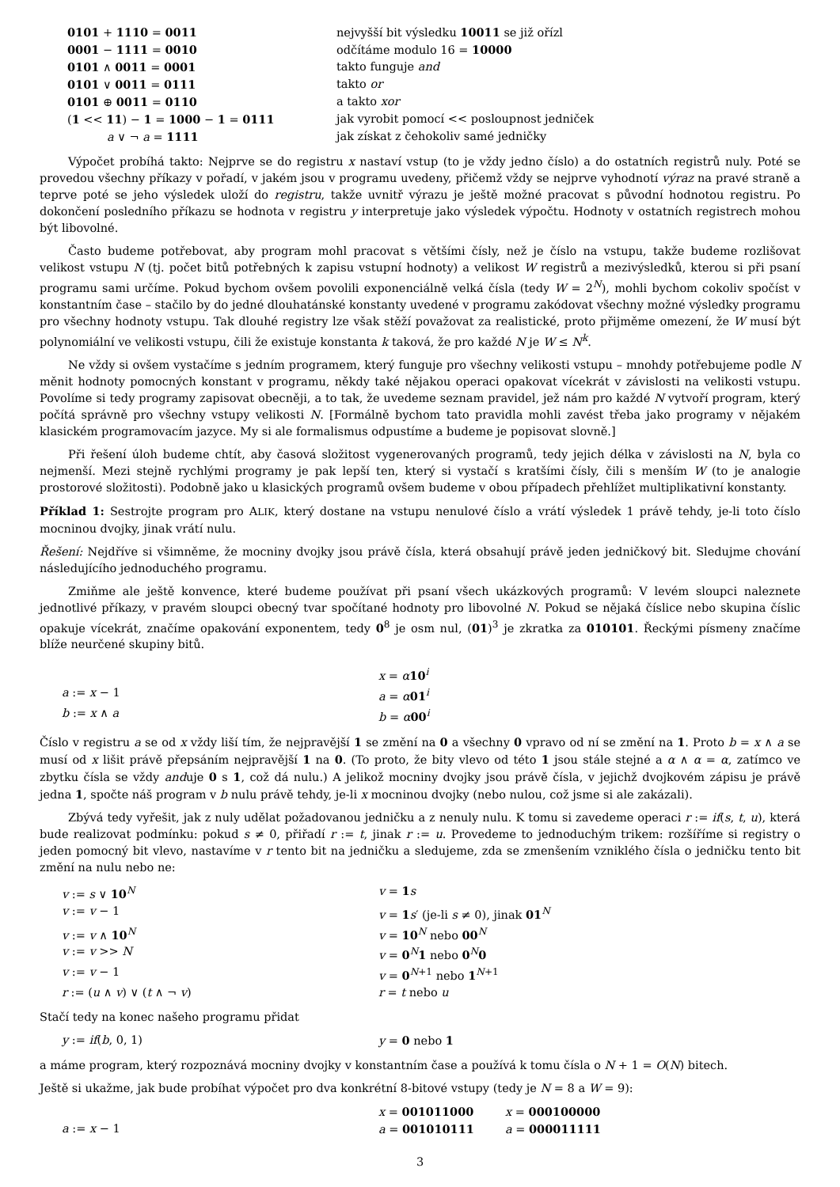| 0101 + 1110 = 0011 | nejvyšší bit výsledku 10011 se již ořízl |
| 0001 − 1111 = 0010 | odčítáme modulo 16 = 10000 |
| 0101 ∧ 0011 = 0001 | takto funguje and |
| 0101 ∨ 0011 = 0111 | takto or |
| 0101 ⊕ 0011 = 0110 | a takto xor |
| ( 1 << 11 ) − 1 = 1000 − 1 = 0111 | jak vyrobit pomocí << posloupnost jedniček |
| a ∨ ¬ a = 1111 | jak získat z čehokoliv samé jedničky |
Výpočet probíhá takto: Nejprve se do registru x nastaví vstup (to je vždy jedno číslo) a do ostatních registrů nuly. Poté se provedou všechny příkazy v pořadí, v jakém jsou v programu uvedeny, přičemž vždy se nejprve vyhodnotí výraz na pravé straně a teprve poté se jeho výsledek uloží do registru, takže uvnitř výrazu je ještě možné pracovat s původní hodnotou registru. Po dokončení posledního příkazu se hodnota v registru y interpretuje jako výsledek výpočtu. Hodnoty v ostatních registrech mohou být libovolné.
Často budeme potřebovat, aby program mohl pracovat s většími čísly, než je číslo na vstupu, takže budeme rozlišovat velikost vstupu N (tj. počet bitů potřebných k zapisu vstupní hodnoty) a velikost W registrů a mezivýsledků, kterou si při psaní programu sami určíme. Pokud bychom ovšem povolili exponenciálně velká čísla (tedy W = 2<sup>N</sup>), mohli bychom cokoliv spočíst v konstantním čase – stačilo by do jedné dlouhatánské konstanty uvedené v programu zakódovat všechny možné výsledky programu pro všechny hodnoty vstupu. Tak dlouhé registry lze však stěží považovat za realistické, proto přijměme omezení, že W musí být polynomiální ve velikosti vstupu, čili že existuje konstanta k taková, že pro každé N je W ≤ N<sup>k</sup>.
Ne vždy si ovšem vystačíme s jedním programem, který funguje pro všechny velikosti vstupu – mnohdy potřebujeme podle N měnit hodnoty pomocných konstant v programu, někdy také nějakou operaci opakovat vícekrát v závislosti na velikosti vstupu. Povolíme si tedy programy zapisovat obecněji, a to tak, že uvedeme seznam pravidel, jež nám pro každé N vytvoří program, který počítá správně pro všechny vstupy velikosti N. [Formálně bychom tato pravidla mohli zavést třeba jako programy v nějakém klasickém programovacím jazyce. My si ale formalismus odpustíme a budeme je popisovat slovně.]
Při řešení úloh budeme chtít, aby časová složitost vygenerovaných programů, tedy jejich délka v závislosti na N, byla co nejmenší. Mezi stejně rychlými programy je pak lepší ten, který si vystačí s kratšími čísly, čili s menším W (to je analogie prostorové složitosti). Podobně jako u klasických programů ovšem budeme v obou případech přehlížet multiplikativní konstanty.
Příklad 1: Sestrojte program pro ALIK, který dostane na vstupu nenulové číslo a vrátí výsledek 1 právě tehdy, je-li toto číslo mocninou dvojky, jinak vrátí nulu.
Řešení: Nejdříve si všimněme, že mocniny dvojky jsou právě čísla, která obsahují právě jeden jedničkový bit. Sledujme chování následujícího jednoduchého programu.
Zmiňme ale ještě konvence, které budeme používat při psaní všech ukázkových programů: V levém sloupci naleznete jednotlivé příkazy, v pravém sloupci obecný tvar spočítané hodnoty pro libovolné N. Pokud se nějaká číslice nebo skupina číslic opakuje vícekrát, značíme opakování exponentem, tedy 0<sup>8</sup> je osm nul, (01)<sup>3</sup> je zkratka za 010101. Řeckými písmeny značíme blíže neurčené skupiny bitů.
| | x = α 10<sup>i</sup> |
| a := x − 1 | a = α 01<sup>i</sup> |
| b := x ∧ a | b = α 00<sup>i</sup> |
Číslo v registru a se od x vždy liší tím, že nejpravější 1 se změní na 0 a všechny 0 vpravo od ní se změní na 1. Proto b = x ∧ a se musí od x lišit právě přepsáním nejpravější 1 na 0. (To proto, že bity vlevo od této 1 jsou stále stejné a α ∧ α = α, zatímco ve zbytku čísla se vždy anduje 0 s 1, což dá nulu.) A jelikož mocniny dvojky jsou právě čísla, v jejichž dvojkovém zápisu je právě jedna 1, spočte náš program v b nulu právě tehdy, je-li x mocninou dvojky (nebo nulou, což jsme si ale zakázali).
Zbývá tedy vyřešit, jak z nuly udělat požadovanou jedničku a z nenuly nulu. K tomu si zavedeme operaci r := if(s, t, u), která bude realizovat podmínku: pokud s ≠ 0, přiřadí r := t, jinak r := u. Provedeme to jednoduchým trikem: rozšíříme si registry o jeden pomocný bit vlevo, nastavíme v r tento bit na jedničku a sledujeme, zda se zmenšením vzniklého čísla o jedničku tento bit změní na nulu nebo ne:
| v := s ∨ 10<sup>N</sup> | v = 1 s |
| v := v − 1 | v = 1 s ′ (je-li s ≠ 0), jinak 01<sup>N</sup> |
| v := v ∧ 10<sup>N</sup> | v = 10<sup>N</sup> nebo 00<sup>N</sup> |
| v := v >> N | v = 0<sup>N</sup> 1 nebo 0<sup>N</sup> 0 |
| v := v − 1 | v = 0<sup>N+1</sup> nebo 1<sup>N+1</sup> |
| r := ( u ∧ v ) ∨ ( t ∧ ¬ v ) | r = t nebo u |
Stačí tedy na konec našeho programu přidat
| y := if ( b , 0, 1) | y = 0 nebo 1 |
a máme program, který rozpoznává mocniny dvojky v konstantním čase a používá k tomu čísla o N + 1 = O(N) bitech.
Ještě si ukažme, jak bude probíhat výpočet pro dva konkrétní 8-bitové vstupy (tedy je N = 8 a W = 9):
| | x = 001011000 | x = 000100000 |
| a := x − 1 | a = 001010111 | a = 000011111 |
3